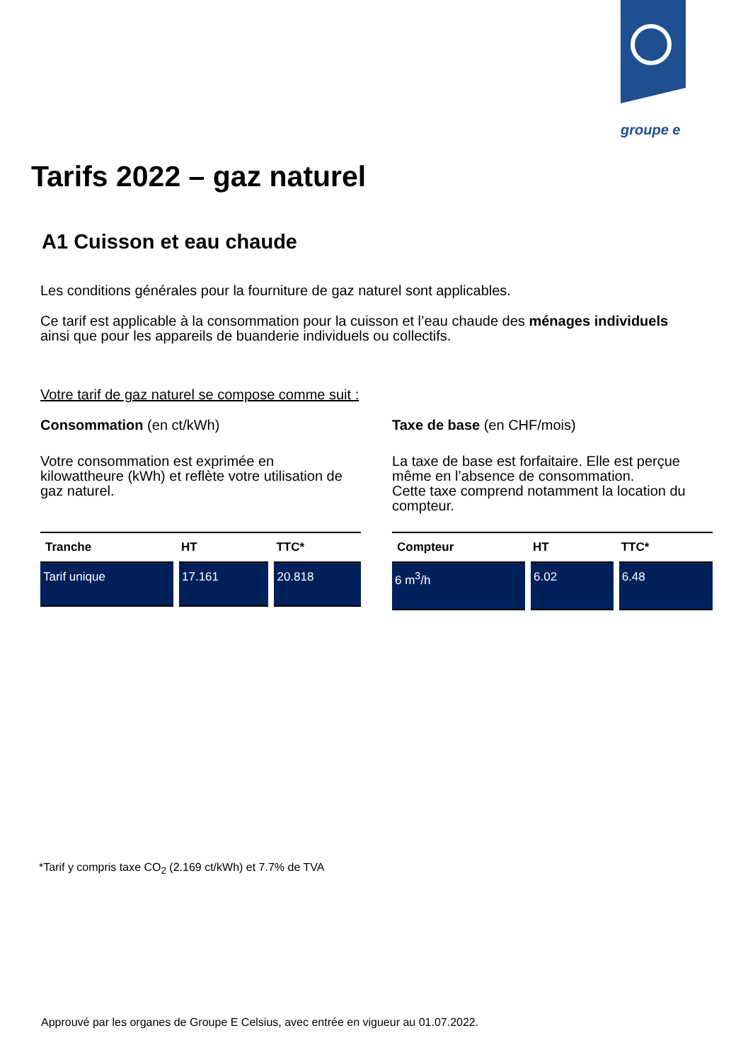groupe e
Tarifs 2022 – gaz naturel
A1 Cuisson et eau chaude
Les conditions générales pour la fourniture de gaz naturel sont applicables.
Ce tarif est applicable à la consommation pour la cuisson et l’eau chaude des ménages individuels ainsi que pour les appareils de buanderie individuels ou collectifs.
Votre tarif de gaz naturel se compose comme suit :
Consommation (en ct/kWh)
Votre consommation est exprimée en kilowattheure (kWh) et reflète votre utilisation de gaz naturel.
| Tranche | HT | TTC* |
| --- | --- | --- |
| Tarif unique | 17.161 | 20.818 |
Taxe de base (en CHF/mois)
La taxe de base est forfaitaire. Elle est perçue même en l’absence de consommation.
Cette taxe comprend notamment la location du compteur.
| Compteur | HT | TTC* |
| --- | --- | --- |
| 6 m<sup>3</sup>/h | 6.02 | 6.48 |
*Tarif y compris taxe CO<sub>2</sub> (2.169 ct/kWh) et 7.7% de TVA
Approuvé par les organes de Groupe E Celsius, avec entrée en vigueur au 01.07.2022.